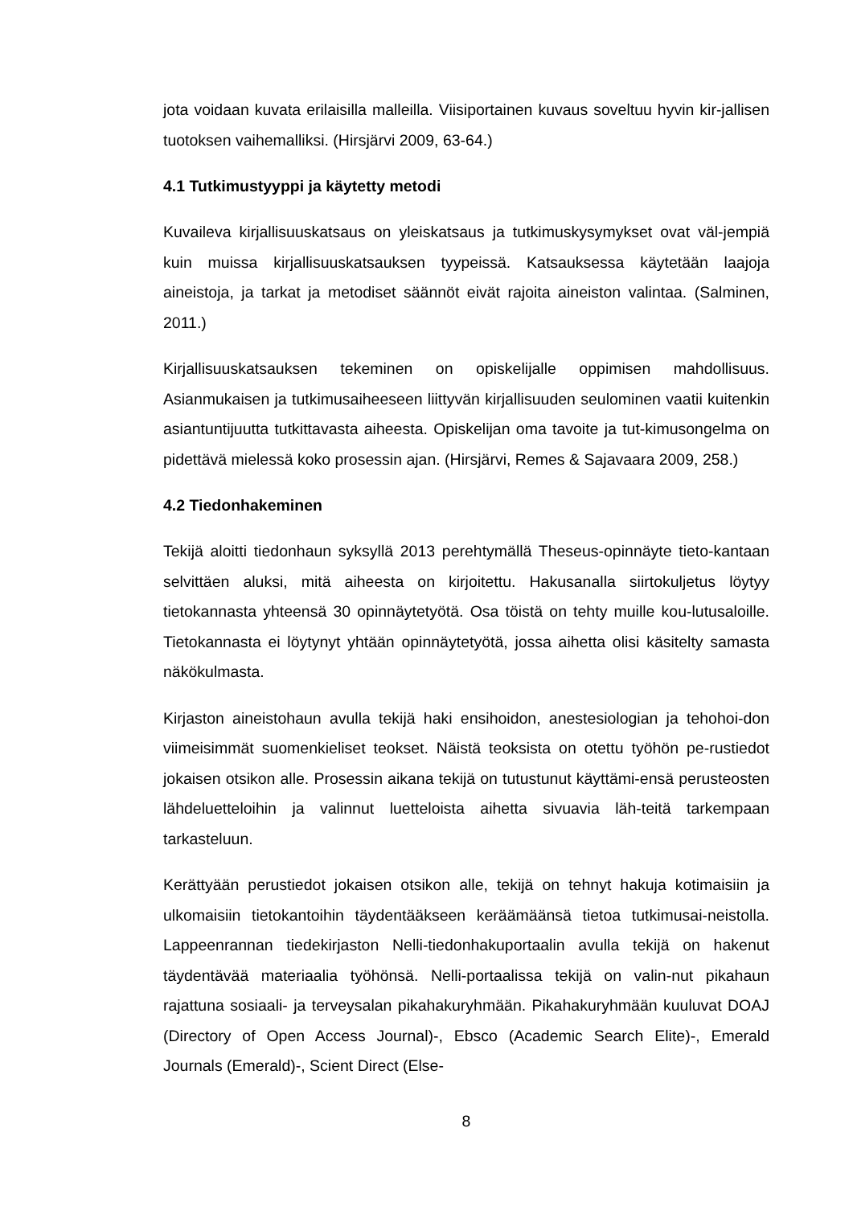jota voidaan kuvata erilaisilla malleilla. Viisiportainen kuvaus soveltuu hyvin kir-jallisen tuotoksen vaihemalliksi. (Hirsjärvi 2009, 63-64.)
4.1 Tutkimustyyppi ja käytetty metodi
Kuvaileva kirjallisuuskatsaus on yleiskatsaus ja tutkimuskysymykset ovat väl-jempiä kuin muissa kirjallisuuskatsauksen tyypeissä. Katsauksessa käytetään laajoja aineistoja, ja tarkat ja metodiset säännöt eivät rajoita aineiston valintaa. (Salminen, 2011.)
Kirjallisuuskatsauksen tekeminen on opiskelijalle oppimisen mahdollisuus. Asianmukaisen ja tutkimusaiheeseen liittyvän kirjallisuuden seulominen vaatii kuitenkin asiantuntijuutta tutkittavasta aiheesta. Opiskelijan oma tavoite ja tut-kimusongelma on pidettävä mielessä koko prosessin ajan. (Hirsjärvi, Remes & Sajavaara 2009, 258.)
4.2 Tiedonhakeminen
Tekijä aloitti tiedonhaun syksyllä 2013 perehtymällä Theseus-opinnäyte tieto-kantaan selvittäen aluksi, mitä aiheesta on kirjoitettu. Hakusanalla siirtokuljetus löytyy tietokannasta yhteensä 30 opinnäytetyötä. Osa töistä on tehty muille kou-lutusaloille. Tietokannasta ei löytynyt yhtään opinnäytetyötä, jossa aihetta olisi käsitelty samasta näkökulmasta.
Kirjaston aineistohaun avulla tekijä haki ensihoidon, anestesiologian ja tehohoi-don viimeisimmät suomenkieliset teokset. Näistä teoksista on otettu työhön pe-rustiedot jokaisen otsikon alle. Prosessin aikana tekijä on tutustunut käyttämi-ensä perusteosten lähdeluetteloihin ja valinnut luetteloista aihetta sivuavia läh-teitä tarkempaan tarkasteluun.
Kerättyään perustiedot jokaisen otsikon alle, tekijä on tehnyt hakuja kotimaisiin ja ulkomaisiin tietokantoihin täydentääkseen keräämäänsä tietoa tutkimusai-neistolla. Lappeenrannan tiedekirjaston Nelli-tiedonhakuportaalin avulla tekijä on hakenut täydentävää materiaalia työhönsä. Nelli-portaalissa tekijä on valin-nut pikahaun rajattuna sosiaali- ja terveysalan pikahakuryhmään. Pikahakuryhmään kuuluvat DOAJ (Directory of Open Access Journal)-, Ebsco (Academic Search Elite)-, Emerald Journals (Emerald)-, Scient Direct (Else-
8